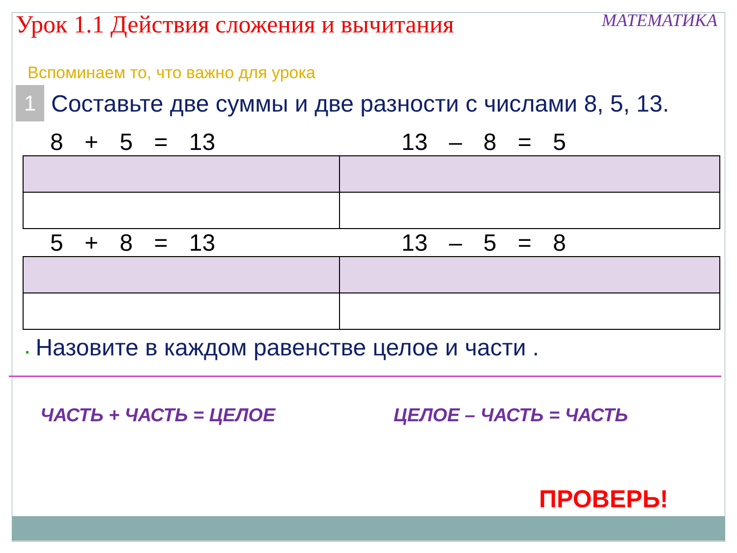Урок 1.1 Действия сложения и вычитания
МАТЕМАТИКА
Вспоминаем то, что важно для урока
1
Составьте две суммы и две разности с числами 8, 5, 13.
8 + 5 = 13 13 – 8 = 5
5 + 8 = 13 13 – 5 = 8
▪ Назовите в каждом равенстве целое и части .
ЧАСТЬ + ЧАСТЬ = ЦЕЛОЕ ЦЕЛОЕ – ЧАСТЬ = ЧАСТЬ
ПРОВЕРЬ!